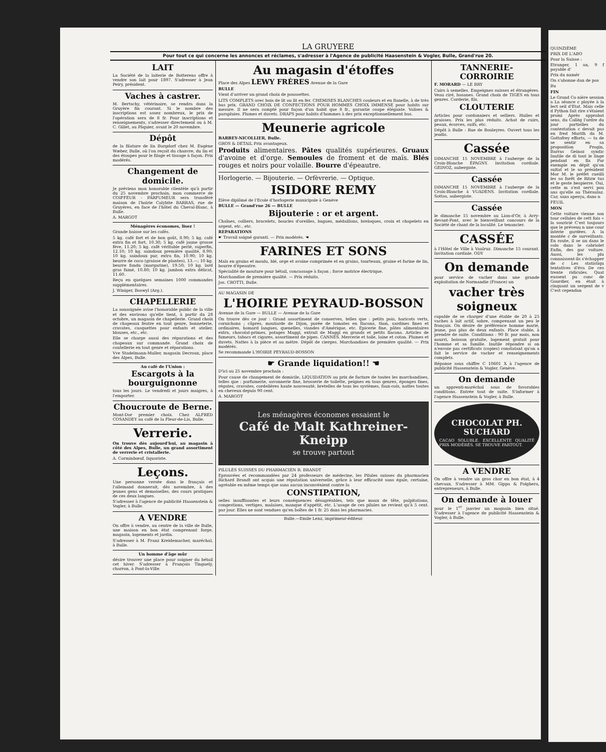LA GRUYERE
Pour tout ce qui concerne les annonces et réclames, s'adresser à l'Agence de publicité Haasenstein & Vogler, Bulle, Grand'rue 20.
LAIT
La Société de la laiterie de Botterens offre à vendre son lait pour 1897. S'adresser à Jean Peiry, président.
Vaches à castrer.
M. Bertschy, vétérinaire, se rendra dans la Gruyère fin courant. Si le nombre des inscriptions est assez nombreux, le prix de l'opération sera de 8 fr. Pour inscriptions et renseignements, s'adresser directement ou à M. C. Gillet, au Pâquier, avant le 20 novembre.
Dépôt
de la filature de lin Burgdorf chez M. Eugène Wæber, Bulle, où l'on reçoit du chanvre, du lin et des étoupes pour le filage et tissage à façon. Prix modérés.
Changement de domicile.
Je préviens mon honorable clientèle qu'à partir du 25 novembre prochain, mon commerce de COIFFEUR - PARFUMEUR sera transféré maison de l'hoirie Calybite BARRAS, rue de Gruyères, en face de l'hôtel du Cheval-Blanc, à Bulle.
A. MARGOT
Ménagères économes, lisez !
Grande baisse sur les cafés.
5 kg. café fort et de bon goût, 8.90; 5 kg. café extra fin et fort, 10.30; 5 kg. café jaune grosse fève, 11.20; 5 kg. café véritable perlé, superfin, 12.10; 10 kg. saindoux première qualité, 8.90; 10 kg. saindoux pur, extra fin, 10.90; 10 kg. beurre de coco (graisse de plantes), 13.—; 10 kg. beurre fondu (margarine), 19.50; 10 kg. lard gras fumé, 10.80; 10 kg. jambon extra délicat, 11.60.
Reçu en quelques semaines 1000 commandes supplémentaires.
J. Winiger, Boswyl (Arg.).
CHAPELLERIE
La soussignée avise l'honorable public de la ville et des environs qu'elle tient, à partir du 28 octobre, un magasin de chapellerie. Grand choix de chapeaux feutre en tout genre, bonneterie, cravates, casquettes pour enfants et atelier, blouses, etc., etc.
Elle se charge aussi des réparations et des chapeaux sur commande. Grand choix de coutellerie en tout genre et réparations.
Vve Stadelmann-Muller, magasin Decroux, place des Alpes, Bulle.
Au café de l'Union :
Escargots à la bourguignonne
tous les jours. Le vendredi et jours maigres, à l'emporter.
Choucroute de Berne.
Mont-Dor premier choix. Chez ALFRED COSANDEY au café de la Fleur-de-Lis, Bulle.
Verrerie.
On trouve dès aujourd'hui, au magasin à côté des Alpes, Bulle, un grand assortiment de verrerie et cristallerie.
A. Corminbœuf, liquoriste.
Leçons.
Une personne versée dans le français et l'allemand donnerait, dès novembre, à des jeunes gens et demoiselles, des cours pratiques de ces deux langues.
S'adresser à l'agence de publicité Haasenstein & Vogler, à Bulle.
A VENDRE
On offre à vendre, au centre de la ville de Bulle, une maison en bon état comprenant forge, magasin, logements et jardin.
S'adresser à M. Franz Kreidemacher, maréchal, à Bulle.
Un homme d'âge mûr
désire trouver une place pour soigner du bétail cet hiver. S'adresser à François Tinguely, charron, à Pont-la-Ville.
Au magasin d'étoffes
Place des Alpes LEWY FRÈRES Avenue de la Gare
BULLE
Vient d'arriver un grand choix de poussettes.
LITS COMPLETS avec bois de lit ou lit en fer. CHEMISES BLANCHES couleurs et en flanelle, à de très bas prix. GRAND CHOIX DE CONFECTIONS POUR HOMMES CHOIX IMMENSE pour habits sur mesure. Il ne sera compté pour façon d'un habit que 8 fr., garantie coupe élégante. Valises & parapluies. Plumes et duvets. DRAPS pour habits d'hommes à des prix exceptionnellement bas.
Meunerie agricole
BARBEY-NICOLLIER, Bulle.
GROS & DETAIL Prix avantageux.
Produits alimentaires. Pâtes qualités supérieures. Gruaux d'avoine et d'orge. Semoules de froment et de maïs. Blés rouges et noirs pour volaille. Bourre d'épeautre.
Horlogerie. — Bijouterie. — Orfèvrerie. — Optique.
ISIDORE REMY
Elève diplômé de l'Ecole d'horlogerie municipale à Genève
BULLE — Grand'rue 26 — BULLE
Bijouterie : or et argent.
Chaînes, colliers, bracelets, boucles d'oreilles, bagues, médaillons, breloques, croix et chapelets en argent, etc., etc.
REPARATIONS
☛ Travail soigné garanti. — Prix modérés. ☚
FARINES ET SONS
Maïs en grains et moulu, blé, orge et avoine comprimée et en grains, tourteaux, graine et farine de lin, bourre d'épeautre.
Spécialité de mouture pour bétail, concassage à façon ; force motrice électrique.
Marchandise de première qualité. — Prix réduits.
Jos. CROTTI, Bulle.
AU MAGASIN DE
L'HOIRIE PEYRAUD-BOSSON
Avenue de la Gare — BULLE — Avenue de la Gare
On trouve dès ce jour : Grand assortiment de conserves, telles que : petits pois, haricots verts, cornichons ; câpres, moutarde de Dijon, purée de tomates en flacons, thon, sardines fines et ordinaires, homard langues, quenelles, viandes d'Amérique, etc. Epicerie fine, pâtes alimentaires extra, chocolat-primes, potages Maggi, extrait de Maggi en grands et petits flacons. Articles de fumeurs, tabacs et cigares, assortiment de pipes. CANNES. Mercerie et toile, laine et coton. Plumes et duvets. Nattes à la pièce et au mètre. Dépôt de cierges. Marchandises de première qualité. — Prix modérés.
Se recommande L'HOIRIE PEYRAUD-BOSSON
☛ Grande liquidation!! ☚
D'ici au 25 novembre prochain :
Pour cause de changement de domicile, LIQUIDATION au prix de facture de toutes les marchandises, telles que : parfumerie, savonnerie fine, brosserie de toilette, peignes en tous genres, éponges fines, régates, cravates, cordelières haute nouveauté, bretelles de tous les systèmes, faux-cols, nattes toutes en cheveux depuis 90 cent.
A. MARGOT
Les ménagères économes essaient le
Café de Malt Kathreiner-Kneipp
se trouve partout
PILULES SUISSES DU PHARMACIEN R. BRANDT
Eprouvées et recommandées par 24 professeurs de médecine, les Pilules suisses du pharmacien Richard Brandt ont acquis une réputation universelle, grâce à leur efficacité sans égale, certaine, agréable en même temps que sans aucun inconvénient contre la
CONSTIPATION,
selles insuffisantes et leurs conséquences désagréables, tels que maux de tête, palpitations, congestions, vertiges, malaises, manque d'appétit, etc. L'usage de ces pilules ne revient qu'à 5 cent. par jour. Elles ne sont vendues qu'en boîtes de 1 fr. 25 dans les pharmacies.
Bulle.—Emile Lenz, imprimeur-éditeur.
TANNERIE-CORROIRIE
F. MORARD — LE BRY
Cuirs à semelles. Empeignes suisses et étrangères. Veau ciré, basanes. Grand choix de TIGES en tous genres. Corderie, fils.
CLOUTERIE
Articles pour cordonniers et selliers. Huiles et graisses. Prix les plus réduits. Achat de cuirs, peaux, écorces, suifs, etc.
Dépôt à Bulle : Rue de Bouleyres. Ouvert tous les jeudis.
Cassée
DIMANCHE 15 NOVEMBRE à l'auberge de la Croix-Blanche ÉPAGNY. Invitation cordiale. GEINOZ, aubergiste.
Cassée
DIMANCHE 15 NOVEMBRE à l'auberge de la Croix-Blanche à VUADENS. Invitation cordiale. Sottas, aubergiste.
Cassée
le dimanche 15 novembre au Lion-d'Or, à Avry-devant-Pont, avec le bienveillant concours de la Société de chant de la localité. Le tenancier.
CASSÉE
à l'Hôtel de Ville à Vaulruz. Dimanche 15 courant. Invitation cordiale. ODY
On demande
pour service de vacher dans une grande exploitation de Normandie (France) un
vacher très soigneux
capable de se charger d'une étable de 20 à 25 vaches à lait actif, sobre, comprenant un peu le français. On désire de préférence homme marié, jeune, pas plus de deux enfants. Place stable, à prendre de suite. Conditions : 90 fr. par mois, non nourri, boisson gratuite, logement gratuit pour l'homme et sa famille. Inutile répondre si on n'envoie pas certificats (copies) constatant qu'on a fait le service de vacher et renseignements complets.
Réponse sous chiffre C 10601 X à l'agence de publicité Haasenstein & Vogler, Genève.
On demande
un apprenti-maréchal sous de favorables conditions. Entrée tout de suite. S'informer à l'agence Haasenstein & Vogler, à Bulle.
CHOCOLAT PH. SUCHARD
CACAO SOLUBLE. EXCELLENTE QUALITÉ PRIX MODÉRÉS. SE TROUVE PARTOUT.
A VENDRE
On offre à vendre un gros char en bon état, à 4 chevaux. S'adresser à MM. Gippa & Folghera, entrepreneurs, à Bulle.
On demande à louer
pour le 1<sup>er</sup> janvier un magasin bien situé. S'adresser à l'agence de publicité Haasenstein & Vogler, à Bulle.
QUINZIÈME
PRIX DE L'ABO
Pour la Suisse :
Etranger, 1 an, 9 f payable d'
Prix du numér
On s'abonne dan de pos
Bu
FIN
Le Grand Co nière session a La séance c ployée à la lect seil d'Etat. Mais celle d Python fait rire s'étaient promi Après approbat sens, du Collèg l'ordre du jour partielles du contestation c devait pas en fred Murith da M. Gottofrey efforts, — ta de se sentir en sa proposition Progin, Barras Geinoz syndic Inutile de di tout le linge pendant en fla Par exemple en dépit qu'on sultat et le so président Mor M. le préfet cueilli les so forêt de Ritzw tus et le geste bespierre. Oui, cette m s'est servi pou ans qu'elle au Théraulaz. Car, sans aperçu, dans n
FEUIL
MON
Cette voiture vienne son tour cellules de cett fois « la souricié C'est toujours que le prévenu n une cour intérie gardées. A la montée c de surveillants. En route, il se un dans le colo dans le cabriolet Enfin, des gar voiture. Aussi, les plu connaissent-ils s'échapper de c Les statistiqu tentatives d'éva De ces trente ridicules. Quat eussent pu conc de Gourdier, en était à cinquant un sergent de v C'est cependan